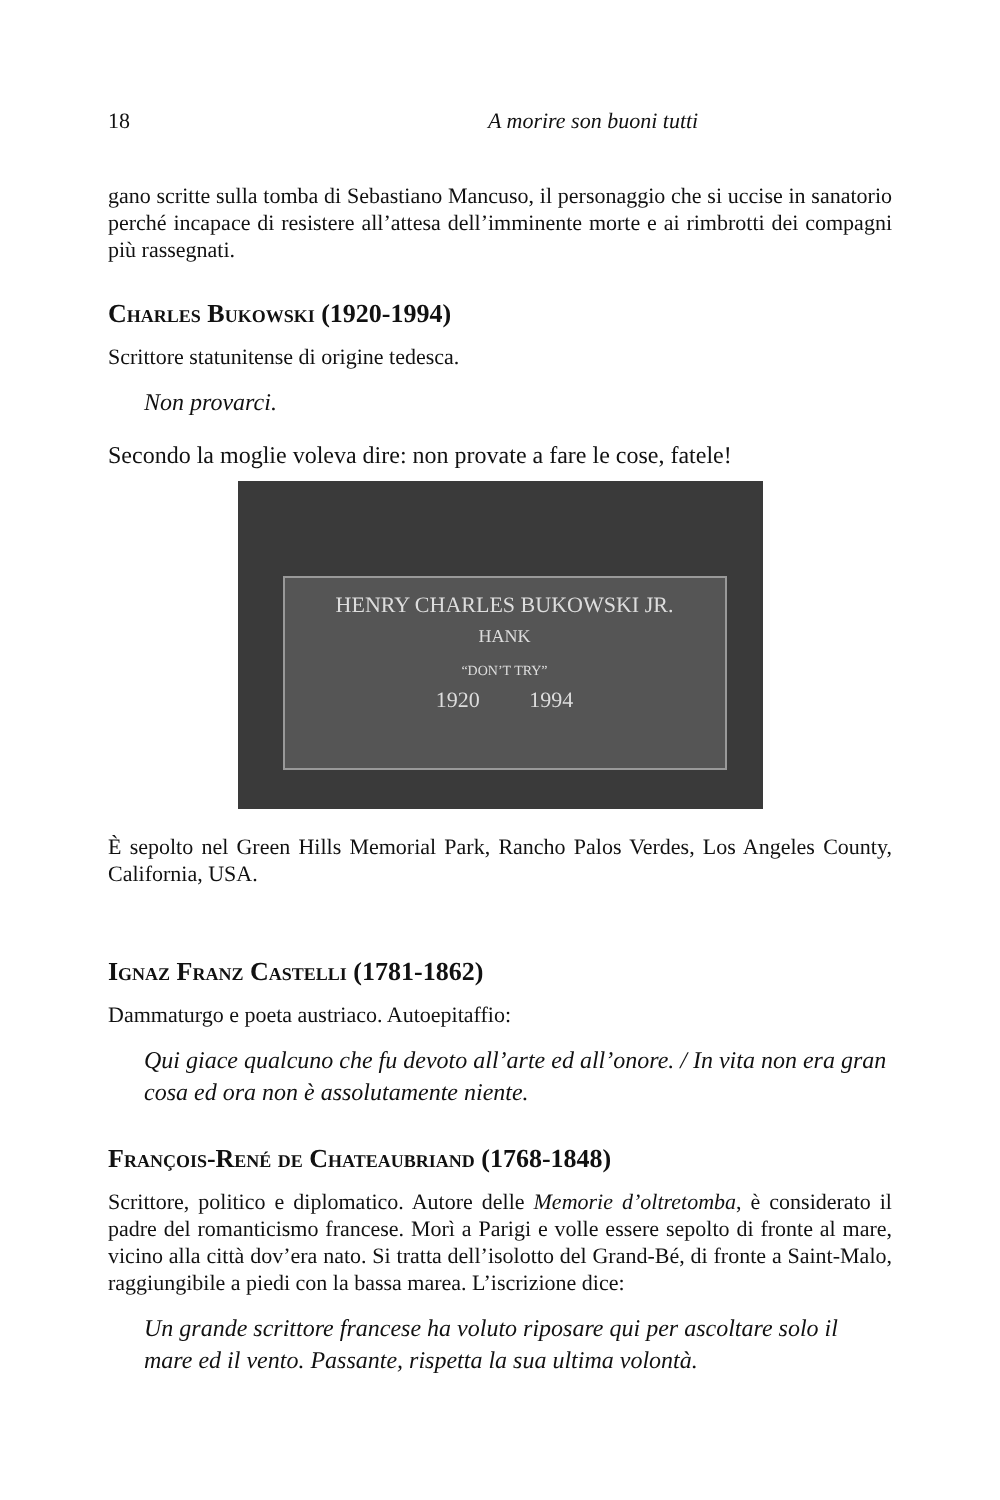18 A morire son buoni tutti
gano scritte sulla tomba di Sebastiano Mancuso, il personaggio che si uccise in sanatorio perché incapace di resistere all’attesa dell’imminente morte e ai rimbrotti dei compagni più rassegnati.
Charles Bukowski (1920-1994)
Scrittore statunitense di origine tedesca.
Non provarci.
Secondo la moglie voleva dire: non provate a fare le cose, fatele!
HENRY CHARLES BUKOWSKI JR.
HANK
“DON’T TRY”
1920 1994
È sepolto nel Green Hills Memorial Park, Rancho Palos Verdes, Los Angeles County, California, USA.
Ignaz Franz Castelli (1781-1862)
Dammaturgo e poeta austriaco. Autoepitaffio:
Qui giace qualcuno che fu devoto all’arte ed all’onore. / In vita non era gran cosa ed ora non è assolutamente niente.
François-René de Chateaubriand (1768-1848)
Scrittore, politico e diplomatico. Autore delle Memorie d’oltretomba, è considerato il padre del romanticismo francese. Morì a Parigi e volle essere sepolto di fronte al mare, vicino alla città dov’era nato. Si tratta dell’isolotto del Grand-Bé, di fronte a Saint-Malo, raggiungibile a piedi con la bassa marea. L’iscrizione dice:
Un grande scrittore francese ha voluto riposare qui per ascoltare solo il mare ed il vento. Passante, rispetta la sua ultima volontà.